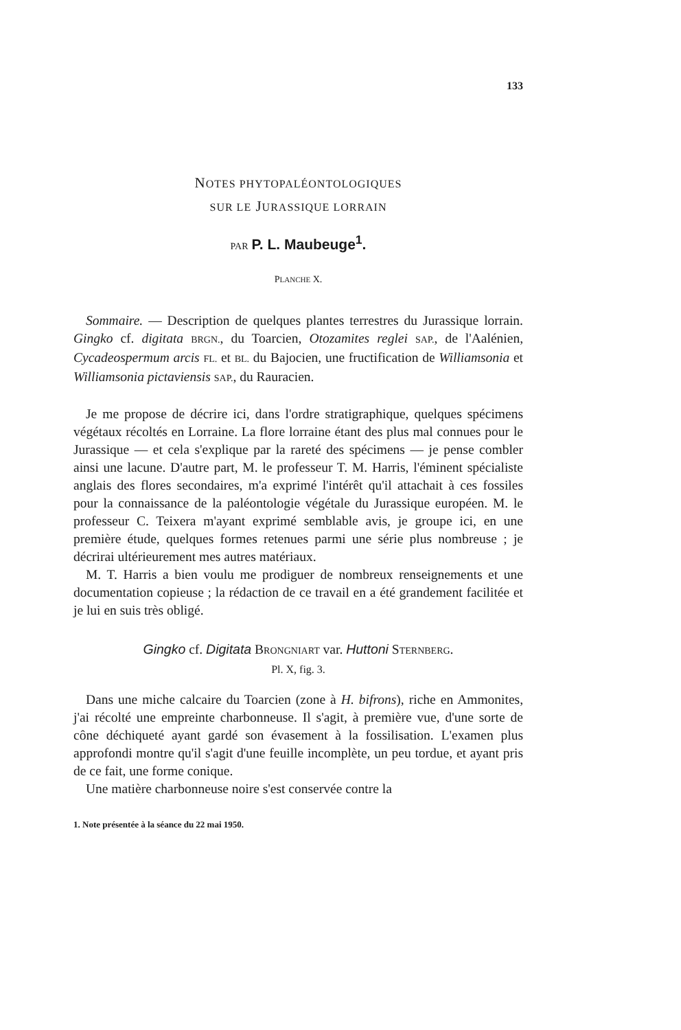133
NOTES PHYTOPALÉONTOLOGIQUES
SUR LE JURASSIQUE LORRAIN
PAR P. L. Maubeuge<sup>1</sup>.
PLANCHE X.
Sommaire. — Description de quelques plantes terrestres du Jurassique lorrain. Gingko cf. digitata BRGN., du Toarcien, Otozamites reglei SAP., de l'Aalénien, Cycadeospermum arcis FL. et BL. du Bajocien, une fructification de Williamsonia et Williamsonia pictaviensis SAP., du Rauracien.
Je me propose de décrire ici, dans l'ordre stratigraphique, quelques spécimens végétaux récoltés en Lorraine. La flore lorraine étant des plus mal connues pour le Jurassique — et cela s'explique par la rareté des spécimens — je pense combler ainsi une lacune. D'autre part, M. le professeur T. M. Harris, l'éminent spécialiste anglais des flores secondaires, m'a exprimé l'intérêt qu'il attachait à ces fossiles pour la connaissance de la paléontologie végétale du Jurassique européen. M. le professeur C. Teixera m'ayant exprimé semblable avis, je groupe ici, en une première étude, quelques formes retenues parmi une série plus nombreuse ; je décrirai ultérieurement mes autres matériaux.
M. T. Harris a bien voulu me prodiguer de nombreux renseignements et une documentation copieuse ; la rédaction de ce travail en a été grandement facilitée et je lui en suis très obligé.
Gingko cf. Digitata BRONGNIART var. Huttoni STERNBERG.
Pl. X, fig. 3.
Dans une miche calcaire du Toarcien (zone à H. bifrons), riche en Ammonites, j'ai récolté une empreinte charbonneuse. Il s'agit, à première vue, d'une sorte de cône déchiqueté ayant gardé son évasement à la fossilisation. L'examen plus approfondi montre qu'il s'agit d'une feuille incomplète, un peu tordue, et ayant pris de ce fait, une forme conique.
Une matière charbonneuse noire s'est conservée contre la
1. Note présentée à la séance du 22 mai 1950.